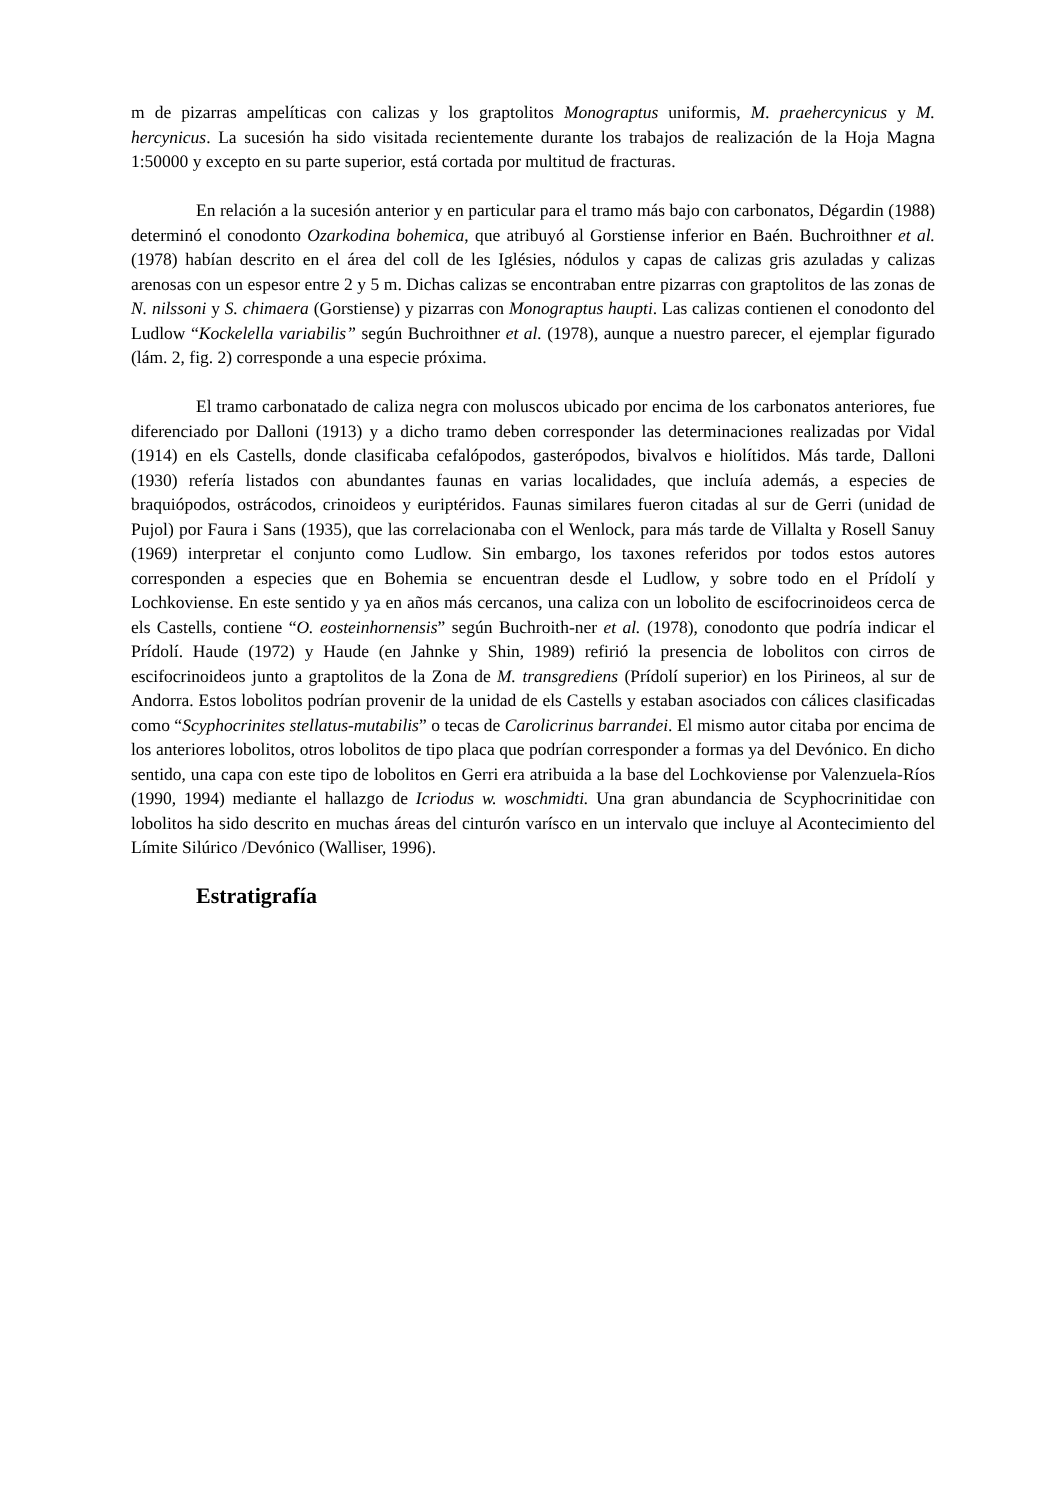m de pizarras ampelíticas con calizas y los graptolitos Monograptus uniformis, M. praehercynicus y M. hercynicus. La sucesión ha sido visitada recientemente durante los trabajos de realización de la Hoja Magna 1:50000 y excepto en su parte superior, está cortada por multitud de fracturas.
En relación a la sucesión anterior y en particular para el tramo más bajo con carbonatos, Dégardin (1988) determinó el conodonto Ozarkodina bohemica, que atribuyó al Gorstiense inferior en Baén. Buchroithner et al. (1978) habían descrito en el área del coll de les Iglésies, nódulos y capas de calizas gris azuladas y calizas arenosas con un espesor entre 2 y 5 m. Dichas calizas se encontraban entre pizarras con graptolitos de las zonas de N. nilssoni y S. chimaera (Gorstiense) y pizarras con Monograptus haupti. Las calizas contienen el conodonto del Ludlow “Kockelella variabilis” según Buchroithner et al. (1978), aunque a nuestro parecer, el ejemplar figurado (lám. 2, fig. 2) corresponde a una especie próxima.
El tramo carbonatado de caliza negra con moluscos ubicado por encima de los carbonatos anteriores, fue diferenciado por Dalloni (1913) y a dicho tramo deben corresponder las determinaciones realizadas por Vidal (1914) en els Castells, donde clasificaba cefalópodos, gasterópodos, bivalvos e hiolítidos. Más tarde, Dalloni (1930) refería listados con abundantes faunas en varias localidades, que incluía además, a especies de braquiópodos, ostrácodos, crinoideos y euriptéridos. Faunas similares fueron citadas al sur de Gerri (unidad de Pujol) por Faura i Sans (1935), que las correlacionaba con el Wenlock, para más tarde de Villalta y Rosell Sanuy (1969) interpretar el conjunto como Ludlow. Sin embargo, los taxones referidos por todos estos autores corresponden a especies que en Bohemia se encuentran desde el Ludlow, y sobre todo en el Prídolí y Lochkoviense. En este sentido y ya en años más cercanos, una caliza con un lobolito de escifocrinoideos cerca de els Castells, contiene “O. eosteinhornensis” según Buchroith-ner et al. (1978), conodonto que podría indicar el Prídolí. Haude (1972) y Haude (en Jahnke y Shin, 1989) refirió la presencia de lobolitos con cirros de escifocrinoideos junto a graptolitos de la Zona de M. transgrediens (Prídolí superior) en los Pirineos, al sur de Andorra. Estos lobolitos podrían provenir de la unidad de els Castells y estaban asociados con cálices clasificadas como “Scyphocrinites stellatus-mutabilis” o tecas de Carolicrinus barrandei. El mismo autor citaba por encima de los anteriores lobolitos, otros lobolitos de tipo placa que podrían corresponder a formas ya del Devónico. En dicho sentido, una capa con este tipo de lobolitos en Gerri era atribuida a la base del Lochkoviense por Valenzuela-Ríos (1990, 1994) mediante el hallazgo de Icriodus w. woschmidti. Una gran abundancia de Scyphocrinitidae con lobolitos ha sido descrito en muchas áreas del cinturón varísco en un intervalo que incluye al Acontecimiento del Límite Silúrico /Devónico (Walliser, 1996).
Estratigrafía